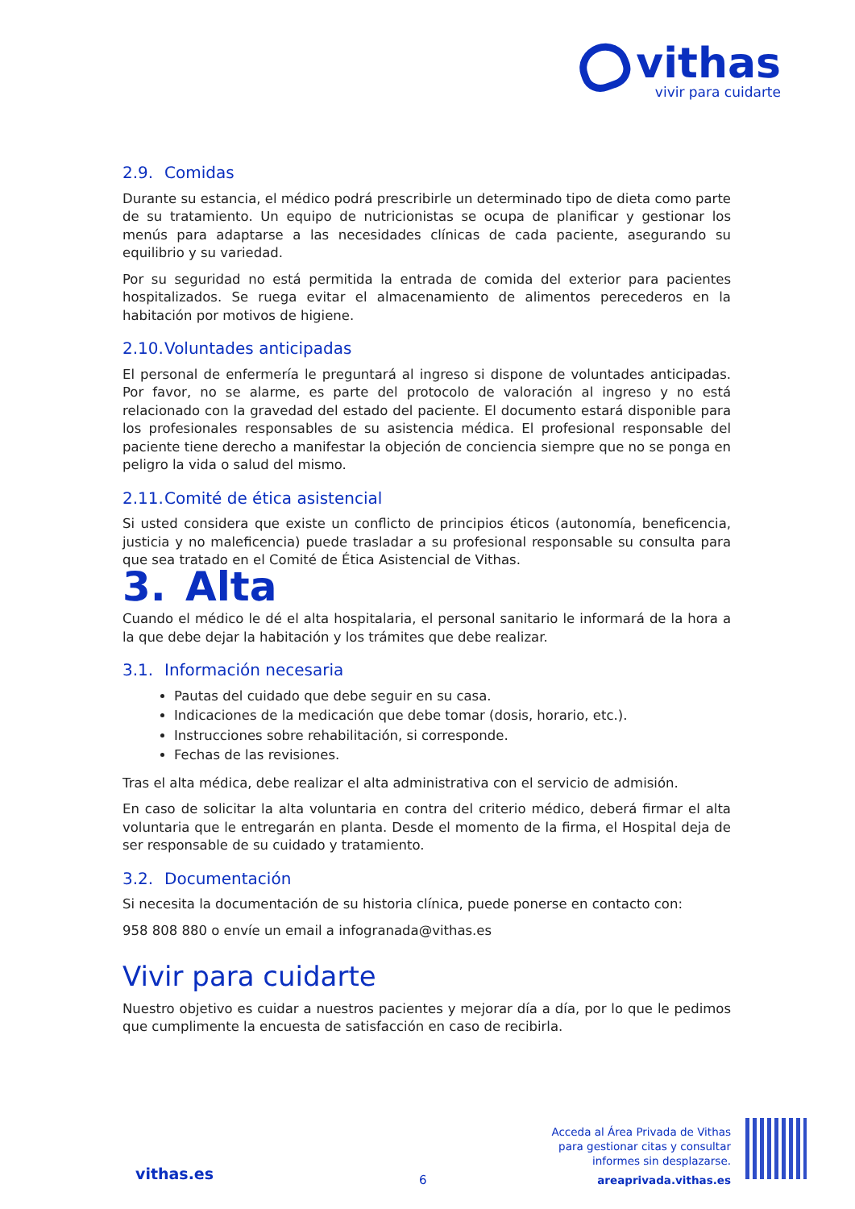vithas
vivir para cuidarte
2.9. Comidas
Durante su estancia, el médico podrá prescribirle un determinado tipo de dieta como parte de su tratamiento. Un equipo de nutricionistas se ocupa de planificar y gestionar los menús para adaptarse a las necesidades clínicas de cada paciente, asegurando su equilibrio y su variedad.
Por su seguridad no está permitida la entrada de comida del exterior para pacientes hospitalizados. Se ruega evitar el almacenamiento de alimentos perecederos en la habitación por motivos de higiene.
2.10. Voluntades anticipadas
El personal de enfermería le preguntará al ingreso si dispone de voluntades anticipadas. Por favor, no se alarme, es parte del protocolo de valoración al ingreso y no está relacionado con la gravedad del estado del paciente. El documento estará disponible para los profesionales responsables de su asistencia médica. El profesional responsable del paciente tiene derecho a manifestar la objeción de conciencia siempre que no se ponga en peligro la vida o salud del mismo.
2.11. Comité de ética asistencial
Si usted considera que existe un conflicto de principios éticos (autonomía, beneficencia, justicia y no maleficencia) puede trasladar a su profesional responsable su consulta para que sea tratado en el Comité de Ética Asistencial de Vithas.
3. Alta
Cuando el médico le dé el alta hospitalaria, el personal sanitario le informará de la hora a la que debe dejar la habitación y los trámites que debe realizar.
3.1. Información necesaria
Pautas del cuidado que debe seguir en su casa.
Indicaciones de la medicación que debe tomar (dosis, horario, etc.).
Instrucciones sobre rehabilitación, si corresponde.
Fechas de las revisiones.
Tras el alta médica, debe realizar el alta administrativa con el servicio de admisión.
En caso de solicitar la alta voluntaria en contra del criterio médico, deberá firmar el alta voluntaria que le entregarán en planta. Desde el momento de la firma, el Hospital deja de ser responsable de su cuidado y tratamiento.
3.2. Documentación
Si necesita la documentación de su historia clínica, puede ponerse en contacto con:
958 808 880 o envíe un email a infogranada@vithas.es
Vivir para cuidarte
Nuestro objetivo es cuidar a nuestros pacientes y mejorar día a día, por lo que le pedimos que cumplimente la encuesta de satisfacción en caso de recibirla.
Acceda al Área Privada de Vithas
para gestionar citas y consultar
informes sin desplazarse.
areaprivada.vithas.es
vithas.es 6